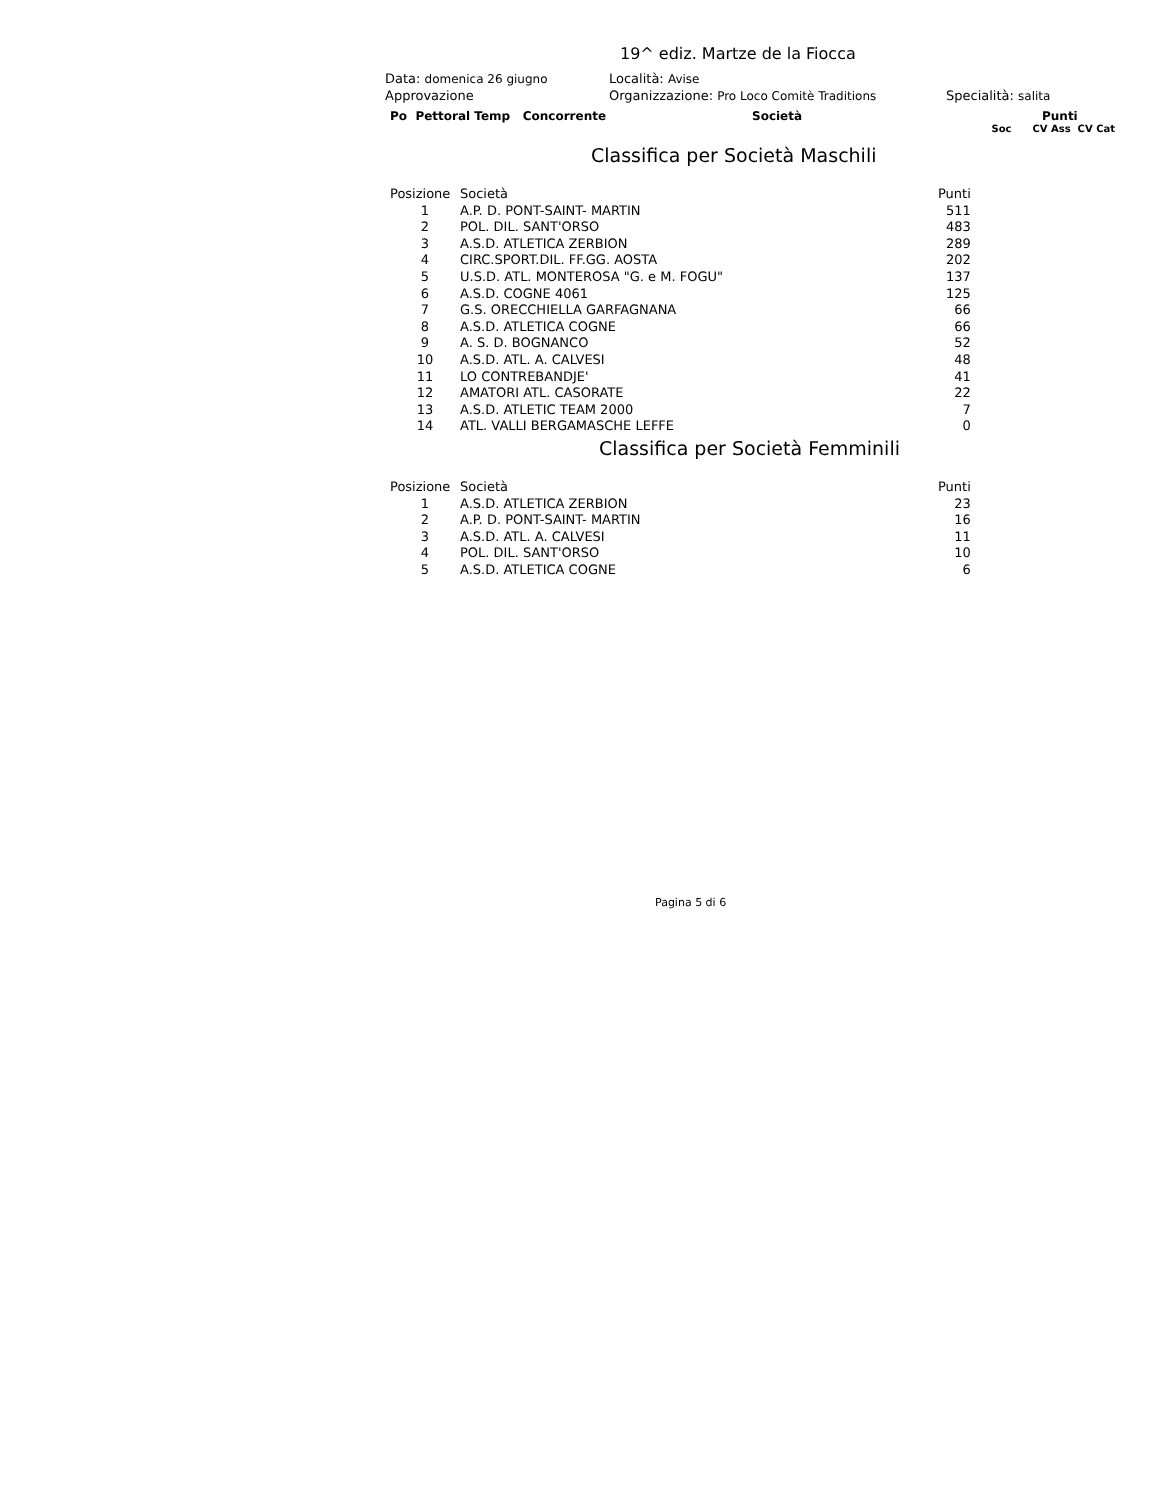19^ ediz. Martze de la Fiocca
Data: domenica 26 giugno Località: Avise
Approvazione Organizzazione: Pro Loco Comitè Traditions Specialità: salita
Po Pettoral Temp Concorrente Società Punti
Soc CV Ass CV Cat
Classifica per Società Maschili
| Posizione | Società | Punti |
| --- | --- | --- |
| 1 | A.P. D. PONT-SAINT- MARTIN | 511 |
| 2 | POL. DIL. SANT'ORSO | 483 |
| 3 | A.S.D. ATLETICA ZERBION | 289 |
| 4 | CIRC.SPORT.DIL. FF.GG. AOSTA | 202 |
| 5 | U.S.D. ATL. MONTEROSA "G. e M. FOGU" | 137 |
| 6 | A.S.D. COGNE 4061 | 125 |
| 7 | G.S. ORECCHIELLA GARFAGNANA | 66 |
| 8 | A.S.D. ATLETICA COGNE | 66 |
| 9 | A. S. D. BOGNANCO | 52 |
| 10 | A.S.D. ATL. A. CALVESI | 48 |
| 11 | LO CONTREBANDJE' | 41 |
| 12 | AMATORI ATL. CASORATE | 22 |
| 13 | A.S.D. ATLETIC TEAM 2000 | 7 |
| 14 | ATL. VALLI BERGAMASCHE LEFFE | 0 |
Classifica per Società Femminili
| Posizione | Società | Punti |
| --- | --- | --- |
| 1 | A.S.D. ATLETICA ZERBION | 23 |
| 2 | A.P. D. PONT-SAINT- MARTIN | 16 |
| 3 | A.S.D. ATL. A. CALVESI | 11 |
| 4 | POL. DIL. SANT'ORSO | 10 |
| 5 | A.S.D. ATLETICA COGNE | 6 |
Pagina 5 di 6